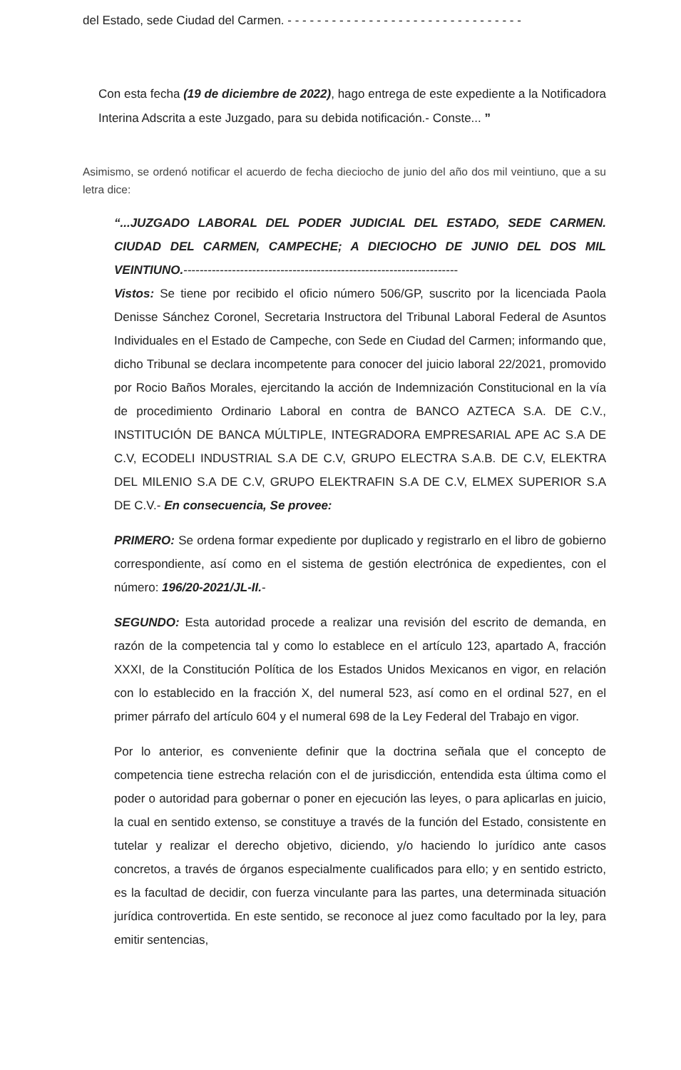del Estado, sede Ciudad del Carmen. - - - - - - - - - - - - - - - - - - - - - - - - - - - - - - - -
Con esta fecha (19 de diciembre de 2022), hago entrega de este expediente a la Notificadora Interina Adscrita a este Juzgado, para su debida notificación.- Conste... ”
Asimismo, se ordenó notificar el acuerdo de fecha dieciocho de junio del año dos mil veintiuno, que a su letra dice:
“...JUZGADO LABORAL DEL PODER JUDICIAL DEL ESTADO, SEDE CARMEN. CIUDAD DEL CARMEN, CAMPECHE; A DIECIOCHO DE JUNIO DEL DOS MIL VEINTIUNO.--------------------------------------------------------------------
Vistos: Se tiene por recibido el oficio número 506/GP, suscrito por la licenciada Paola Denisse Sánchez Coronel, Secretaria Instructora del Tribunal Laboral Federal de Asuntos Individuales en el Estado de Campeche, con Sede en Ciudad del Carmen; informando que, dicho Tribunal se declara incompetente para conocer del juicio laboral 22/2021, promovido por Rocio Baños Morales, ejercitando la acción de Indemnización Constitucional en la vía de procedimiento Ordinario Laboral en contra de BANCO AZTECA S.A. DE C.V., INSTITUCIÓN DE BANCA MÚLTIPLE, INTEGRADORA EMPRESARIAL APE AC S.A DE C.V, ECODELI INDUSTRIAL S.A DE C.V, GRUPO ELECTRA S.A.B. DE C.V, ELEKTRA DEL MILENIO S.A DE C.V, GRUPO ELEKTRAFIN S.A DE C.V, ELMEX SUPERIOR S.A DE C.V.- En consecuencia, Se provee:
PRIMERO: Se ordena formar expediente por duplicado y registrarlo en el libro de gobierno correspondiente, así como en el sistema de gestión electrónica de expedientes, con el número: 196/20-2021/JL-II.-
SEGUNDO: Esta autoridad procede a realizar una revisión del escrito de demanda, en razón de la competencia tal y como lo establece en el artículo 123, apartado A, fracción XXXI, de la Constitución Política de los Estados Unidos Mexicanos en vigor, en relación con lo establecido en la fracción X, del numeral 523, así como en el ordinal 527, en el primer párrafo del artículo 604 y el numeral 698 de la Ley Federal del Trabajo en vigor.
Por lo anterior, es conveniente definir que la doctrina señala que el concepto de competencia tiene estrecha relación con el de jurisdicción, entendida esta última como el poder o autoridad para gobernar o poner en ejecución las leyes, o para aplicarlas en juicio, la cual en sentido extenso, se constituye a través de la función del Estado, consistente en tutelar y realizar el derecho objetivo, diciendo, y/o haciendo lo jurídico ante casos concretos, a través de órganos especialmente cualificados para ello; y en sentido estricto, es la facultad de decidir, con fuerza vinculante para las partes, una determinada situación jurídica controvertida. En este sentido, se reconoce al juez como facultado por la ley, para emitir sentencias,